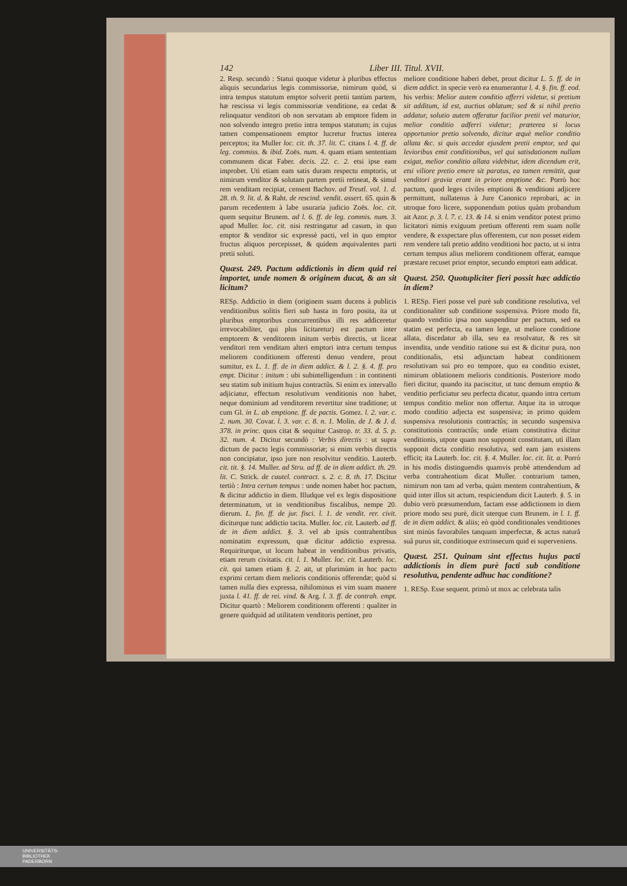142 Liber III. Titul. XVII.
2. Resp. secundò : Statui quoque videtur à pluribus effectus aliquis secundarius legis commissoriæ, nimirum quòd, si intra tempus statutum emptor solverit pretii tantùm partem, hæ rescissa vi legis commissoriæ venditione, ea cedat & relinquatur venditori ob non servatam ab emptore fidem in non solvendo integro pretio intra tempus statutum; in cujus tamen compensationem emptor lucretur fructus interea perceptos; ita Muller loc. cit. th. 37. lit. C. citans l. 4. ff. de leg. commiss. & ibid. Zoës. num. 4. quam etiam sententiam communem dicat Faber. decis. 22. c. 2. etsi ipse eam improbet. Utì etiam eam satis duram respectu emptoris, ut nimirum venditor & solutam partem pretii retineat, & simul rem venditam recipiat, censent Bachov. ad Treutl. vol. 1. d. 28. th. 9. lit. d. & Raht. de rescind. vendit. assert. 65. quin & parum recedentem à labe usuraria judicio Zoës. loc. cit. quem sequitur Brunem. ad l. 6. ff. de leg. commis. num. 3. apud Muller. loc. cit. nisi restringatur ad casum, in quo emptor & venditor sic expressè pacti, vel in quo emptor fructus aliquos percepisset, & quidem æquivalentes parti pretii soluti.
Quæst. 249. Pactum addictionis in diem quid rei importet, unde nomen & originem ducat, & an sit licitum?
RESp. Addictio in diem (originem suam ducens à publicis venditionibus solitis fieri sub hasta in foro posita, ita ut pluribus emptoribus concurrentibus illi res addiceretur irrevocabiliter, qui plus licitaretur) est pactum inter emptorem & venditorem initum verbis directis, ut liceat venditori rem venditam alteri emptori intra certum tempus meliorem conditionem offerenti denuo vendere, prout sumitur, ex L. 1. ff. de in diem addict. & l. 2. §. 4. ff. pro empt. Dicitur : initum : ubi subintelligendum : in continenti seu statim sub initium hujus contractûs. Si enim ex intervallo adjiciatur, effectum resolutivum venditionis non habet, neque dominium ad venditorem revertitur sine traditione; ut cum Gl. in L. ab emptione. ff. de pactis. Gomez. l. 2. var. c. 2. num. 30. Covar. l. 3. var. c. 8. n. 1. Molin. de J. & J. d. 378. in princ. quos citat & sequitur Castrop. tr. 33. d. 5. p. 32. num. 4. Dicitur secundò : Verbis directis : ut supra dictum de pacto legis commissoriæ; si enim verbis directis non concipiatur, ipso jure non resolvitur venditio. Lauterb. cit. tit. §. 14. Muller. ad Stru. ad ff. de in diem addict. th. 29. lit. C. Strick. de cautel. contract. s. 2. c. 8. th. 17. Dicitur tertiò : Intra certum tempus : unde nomen habet hoc pactum, & dicitur addictio in diem. Illudque vel ex legis dispositione determinatum, ut in venditionibus fiscalibus, nempe 20. dierum. L. fin. ff. de jur. fisci. l. 1. de vendit. rer. civit. diciturque tunc addictio tacita. Muller. loc. cit. Lauterb. ad ff. de in diem addict. §. 3. vel ab ipsis contrahentibus nominatim expressum, quæ dicitur addictio expressa. Requiriturque, ut locum habeat in venditionibus privatis, etiam rerum civitatis. cit. l. 1. Muller. loc. cit. Lauterb. loc. cit. qui tamen etiam §. 2. ait, ut plurimùm in hoc pacto exprimi certam diem melioris conditionis offerendæ; quòd si tamen nulla dies expressa, nihilominus ei vim suam manere juxta l. 41. ff. de rei. vind. & Arg. l. 3. ff. de contrah. empt. Dicitur quartò : Meliorem conditionem offerenti : qualiter in genere quidquid ad utilitatem venditoris pertinet, pro
meliore conditione haberi debet, prout dicitur L. 5. ff. de in diem addict. in specie verò ea enumerantur l. 4. §. fin. ff. eod. his verbis: Melior autem conditio afferri videtur, si pretium sit additum, id est, auctius oblatum; sed & si nihil pretio addatur, solutio autem offeratur facilior pretii vel maturior, melior conditio adferri videtur; præterea si locus opportunior pretio solvendo, dicitur æquè melior conditio allata &c. si quis accedat ejusdem pretii emptor, sed qui levioribus emit conditionibus, vel qui satisdationem nullam exigat, melior conditio allata videbitur, idem dicendum erit, etsi viliore pretio emere sit paratus, ea tamen remittit, quæ venditori gravia erant in priore emptione &c. Porrò hoc pactum, quod leges civiles emptioni & venditioni adjicere permittunt, nullatenus à Jure Canonico reprobari, ac in utroque foro licere, supponendum potius quàm probandum ait Azor. p. 3. l. 7. c. 13. & 14. si enim venditor potest primo licitatori nimis exiguum pretium offerenti rem suam nolle vendere, & exspectare plus offerentem, cur non posset eidem rem vendere tali pretio addito venditioni hoc pacto, ut si intra certum tempus alius meliorem conditionem offerat, eamque præstare recuset prior emptor, secundo emptori eam addicat.
Quæst. 250. Quotupliciter fieri possit hæc addictio in diem?
1. RESp. Fieri posse vel purè sub conditione resolutiva, vel conditionaliter sub conditione suspensiva. Priore modo fit, quando venditio ipsa non suspenditur per pactum, sed ea statim est perfecta, ea tamen lege, ut meliore conditione allata, discedatur ab illa, seu ea resolvatur, & res sit invendita, unde venditio ratione sui est & dicitur pura, non conditionalis, etsi adjunctam habeat conditionem resolutivam sui pro eo tempore, quo ea conditio existet, nimirum oblationem melioris conditionis. Posteriore modo fieri dicitur, quando ita paciscitur, ut tunc demum emptio & venditio perficiatur seu perfecta dicatur, quando intra certum tempus conditio melior non offertur. Atque ita in utroque modo conditio adjecta est suspensiva; in primo quidem suspensiva resolutionis contractûs; in secundo suspensiva constitutionis contractûs; unde etiam constitutiva dicitur venditionis, utpote quam non supponit constitutam, utì illam supponit dicta conditio resolutiva, sed eam jam existens efficit; ita Lauterb. loc. cit. §. 4. Muller. loc. cit. lit. α. Porrò in his modis distinguendis quamvis probè attendendum ad verba contrahentium dicat Muller. contrarium tamen, nimirum non tam ad verba, quàm mentem contrahentium, & quid inter illos sit actum, respiciendum dicit Lauterb. §. 5. in dubio verò præsumendum, factam esse addictionem in diem priore modo seu purè, dicit uterque cum Brunem. in l. 1. ff. de in diem addict. & aliis; eò quòd conditionales venditiones sint minùs favorabiles tanquam imperfectæ, & actus naturâ suâ purus sit, conditioque extrinsecum quid ei superveniens.
Quæst. 251. Quinam sint effectus hujus pacti addictionis in diem purè facti sub conditione resolutiva, pendente adhuc hac conditione?
1. RESp. Esse sequent. primò ut mox ac celebrata talis
UNIVERSITÄTS-
BIBLIOTHEK
PADERBORN